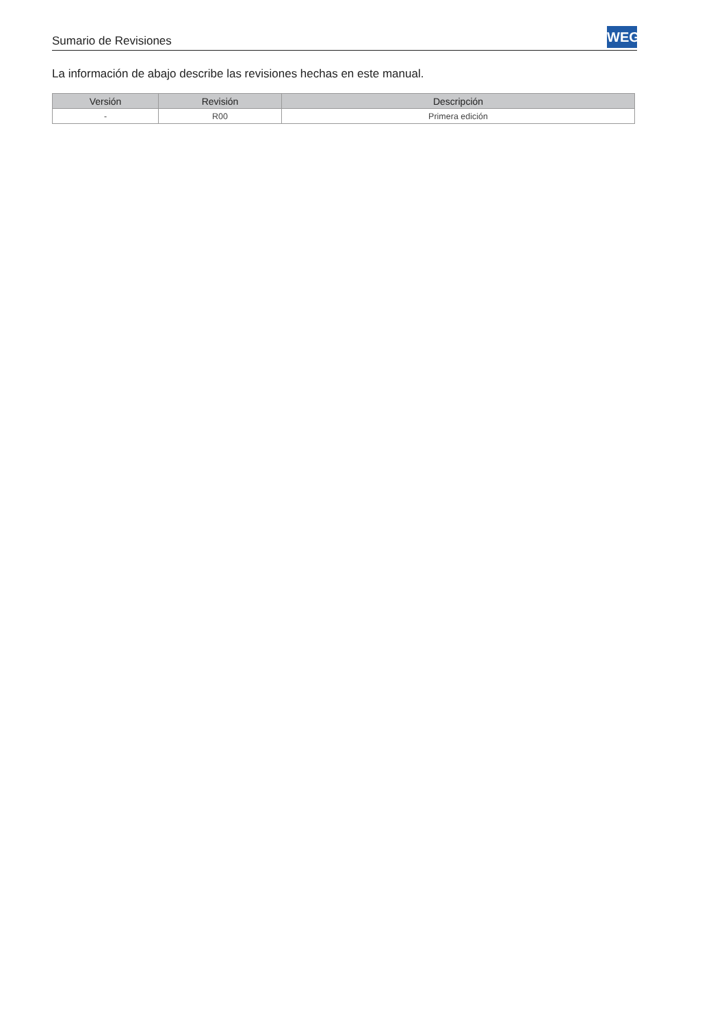Sumario de Revisiones
WEG
La información de abajo describe las revisiones hechas en este manual.
| Versión | Revisión | Descripción |
| --- | --- | --- |
| - | R00 | Primera edición |